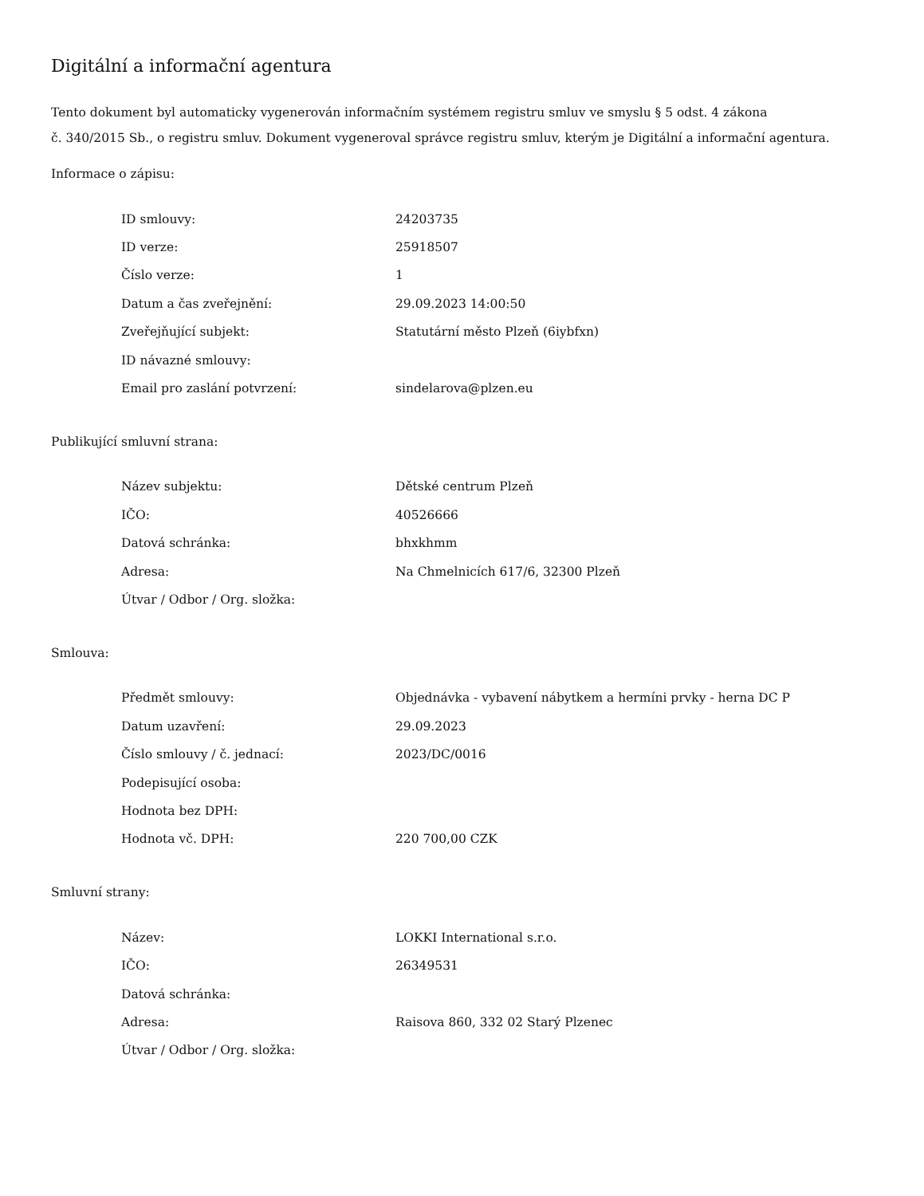Digitální a informační agentura
Tento dokument byl automaticky vygenerován informačním systémem registru smluv ve smyslu § 5 odst. 4 zákona
č. 340/2015 Sb., o registru smluv. Dokument vygeneroval správce registru smluv, kterým je Digitální a informační agentura.
Informace o zápisu:
| ID smlouvy: | 24203735 |
| ID verze: | 25918507 |
| Číslo verze: | 1 |
| Datum a čas zveřejnění: | 29.09.2023 14:00:50 |
| Zveřejňující subjekt: | Statutární město Plzeň (6iybfxn) |
| ID návazné smlouvy: | |
| Email pro zaslání potvrzení: | sindelarova@plzen.eu |
Publikující smluvní strana:
| Název subjektu: | Dětské centrum Plzeň |
| IČO: | 40526666 |
| Datová schránka: | bhxkhmm |
| Adresa: | Na Chmelnicích 617/6, 32300 Plzeň |
| Útvar / Odbor / Org. složka: | |
Smlouva:
| Předmět smlouvy: | Objednávka - vybavení nábytkem a hermíni prvky - herna DC P |
| Datum uzavření: | 29.09.2023 |
| Číslo smlouvy / č. jednací: | 2023/DC/0016 |
| Podepisující osoba: | |
| Hodnota bez DPH: | |
| Hodnota vč. DPH: | 220 700,00 CZK |
Smluvní strany:
| Název: | LOKKI International s.r.o. |
| IČO: | 26349531 |
| Datová schránka: | |
| Adresa: | Raisova 860, 332 02 Starý Plzenec |
| Útvar / Odbor / Org. složka: | |